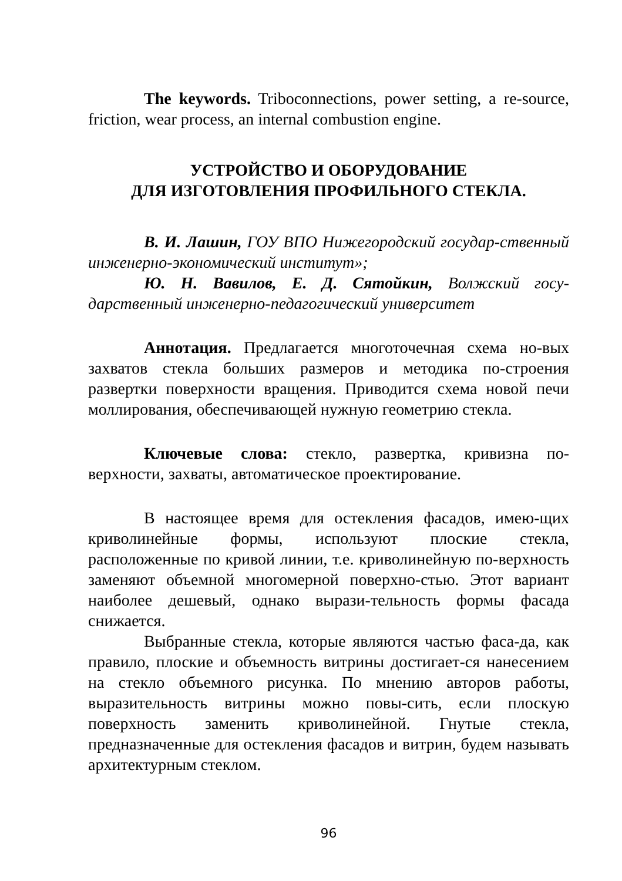The keywords. Triboconnections, power setting, a re-source, friction, wear process, an internal combustion engine.
УСТРОЙСТВО И ОБОРУДОВАНИЕ
ДЛЯ ИЗГОТОВЛЕНИЯ ПРОФИЛЬНОГО СТЕКЛА.
В. И. Лашин, ГОУ ВПО Нижегородский государ-ственный инженерно-экономический институт»;
Ю. Н. Вавилов, Е. Д. Сятойкин, Волжский госу-дарственный инженерно-педагогический университет
Аннотация. Предлагается многоточечная схема но-вых захватов стекла больших размеров и методика по-строения развертки поверхности вращения. Приводится схема новой печи моллирования, обеспечивающей нужную геометрию стекла.
Ключевые слова: стекло, развертка, кривизна по-верхности, захваты, автоматическое проектирование.
В настоящее время для остекления фасадов, имею-щих криволинейные формы, используют плоские стекла, расположенные по кривой линии, т.е. криволинейную по-верхность заменяют объемной многомерной поверхно-стью. Этот вариант наиболее дешевый, однако вырази-тельность формы фасада снижается.
Выбранные стекла, которые являются частью фаса-да, как правило, плоские и объемность витрины достигает-ся нанесением на стекло объемного рисунка. По мнению авторов работы, выразительность витрины можно повы-сить, если плоскую поверхность заменить криволинейной. Гнутые стекла, предназначенные для остекления фасадов и витрин, будем называть архитектурным стеклом.
96